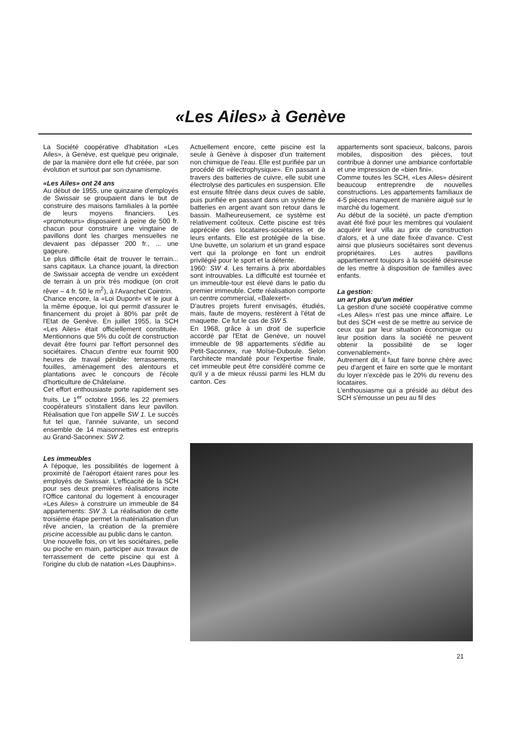«Les Ailes» à Genève
La Société coopérative d'habitation «Les Ailes», à Genève, est quelque peu originale, de par la manière dont elle fut créée, par son évolution et surtout par son dynamisme.
«Les Ailes» ont 24 ans
Au début de 1955, une quinzaine d'employés de Swissair se groupaient dans le but de construire des maisons familiales à la portée de leurs moyens financiers. Les «promoteurs» disposaient à peine de 500 fr. chacun pour construire une vingtaine de pavillons dont les charges mensuelles ne devaient pas dépasser 200 fr., ... une gageure.
Le plus difficile était de trouver le terrain... sans capitaux. La chance jouant, la direction de Swissair accepta de vendre un excédent de terrain à un prix très modique (on croit rêver – 4 fr. 50 le m<sup>2</sup>), à l'Avanchet Cointrin.
Chance encore, la «Loi Dupont» vit le jour à la même époque, loi qui permit d'assurer le financement du projet à 80% par prêt de l'Etat de Genève. En juillet 1955, la SCH «Les Ailes» était officiellement constituée. Mentionnons que 5% du coût de construction devait être fourni par l'effort personnel des sociétaires. Chacun d'entre eux fournit 900 heures de travail pénible: terrassements, fouilles, aménagement des alentours et plantations avec le concours de l'école d'horticulture de Châtelaine.
Cet effort enthousiaste porte rapidement ses fruits. Le 1<sup>er</sup> octobre 1956, les 22 premiers coopérateurs s'installent dans leur pavillon. Réalisation que l'on appelle SW 1. Le succès fut tel que, l'année suivante, un second ensemble de 14 maisonnettes est entrepris au Grand-Saconnex: SW 2.
Les immeubles
A l'époque, les possibilités de logement à proximité de l'aéroport étaient rares pour les employés de Swissair. L'efficacité de la SCH pour ses deux premières réalisations incite l'Office cantonal du logement à encourager «Les Ailes» à construire un immeuble de 84 appartements: SW 3. La réalisation de cette troisième étape permet la matérialisation d'un rêve ancien, la création de la première piscine accessible au public dans le canton.
Une nouvelle fois, on vit les sociétaires, pelle ou pioche en main, participer aux travaux de terrassement de cette piscine qui est à l'origine du club de natation «Les Dauphins».
Actuellement encore, cette piscine est la seule à Genève à disposer d'un traitement non chimique de l'eau. Elle est purifiée par un procédé dit «électrophysique». En passant à travers des batteries de cuivre, elle subit une électrolyse des particules en suspension. Elle est ensuite filtrée dans deux cuves de sable, puis purifiée en passant dans un système de batteries en argent avant son retour dans le bassin. Malheureusement, ce système est relativement coûteux. Cette piscine est très appréciée des locataires-sociétaires et de leurs enfants. Elle est protégée de la bise. Une buvette, un solarium et un grand espace vert qui la prolonge en font un endroit privilégié pour le sport et la détente.
1960: SW 4. Les terrains à prix abordables sont introuvables. La difficulté est tournée et un immeuble-tour est élevé dans le patio du premier immeuble. Cette réalisation comporte un centre commercial, «Balexert».
D'autres projets furent envisagés, étudiés, mais, faute de moyens, restèrent à l'état de maquette. Ce fut le cas de SW 5.
En 1968, grâce à un droit de superficie accordé par l'Etat de Genève, un nouvel immeuble de 98 appartements s'édifie au Petit-Saconnex, rue Moïse-Duboule. Selon l'architecte mandaté pour l'expertise finale, cet immeuble peut être considéré comme ce qu'il y a de mieux réussi parmi les HLM du canton. Ces
appartements sont spacieux, balcons, parois mobiles, disposition des pièces, tout contribue à donner une ambiance confortable et une impression de «bien fini».
Comme toutes les SCH, «Les Ailes» désirent beaucoup entreprendre de nouvelles constructions. Les appartements familiaux de 4-5 pièces manquent de manière aiguë sur le marché du logement.
Au début de la société, un pacte d'emption avait été fixé pour les membres qui voulaient acquérir leur villa au prix de construction d'alors, et à une date fixée d'avance. C'est ainsi que plusieurs sociétaires sont devenus propriétaires. Les autres pavillons appartiennent toujours à la société désireuse de les mettre à disposition de familles avec enfants.
La gestion:
un art plus qu'un métier
La gestion d'une société coopérative comme «Les Ailes» n'est pas une mince affaire. Le but des SCH «est de se mettre au service de ceux qui par leur situation économique ou leur position dans la société ne peuvent obtenir la possibilité de se loger convenablement».
Autrement dit, il faut faire bonne chère avec peu d'argent et faire en sorte que le montant du loyer n'excède pas le 20% du revenu des locataires.
L'enthousiasme qui a présidé au début des SCH s'émousse un peu au fil des
21